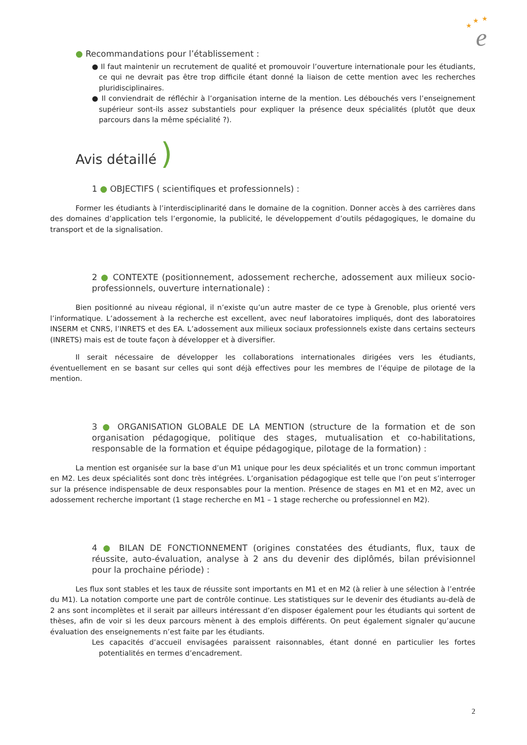e
★
★
★
● Recommandations pour l’établissement :
● Il faut maintenir un recrutement de qualité et promouvoir l’ouverture internationale pour les étudiants, ce qui ne devrait pas être trop difficile étant donné la liaison de cette mention avec les recherches pluridisciplinaires.
● Il conviendrait de réfléchir à l’organisation interne de la mention. Les débouchés vers l’enseignement supérieur sont-ils assez substantiels pour expliquer la présence deux spécialités (plutôt que deux parcours dans la même spécialité ?).
Avis détaillé )
1 ● OBJECTIFS ( scientifiques et professionnels) :
Former les étudiants à l’interdisciplinarité dans le domaine de la cognition. Donner accès à des carrières dans des domaines d’application tels l’ergonomie, la publicité, le développement d’outils pédagogiques, le domaine du transport et de la signalisation.
2 ● CONTEXTE (positionnement, adossement recherche, adossement aux milieux socio-professionnels, ouverture internationale) :
Bien positionné au niveau régional, il n’existe qu’un autre master de ce type à Grenoble, plus orienté vers l’informatique. L’adossement à la recherche est excellent, avec neuf laboratoires impliqués, dont des laboratoires INSERM et CNRS, l’INRETS et des EA. L’adossement aux milieux sociaux professionnels existe dans certains secteurs (INRETS) mais est de toute façon à développer et à diversifier.
Il serait nécessaire de développer les collaborations internationales dirigées vers les étudiants, éventuellement en se basant sur celles qui sont déjà effectives pour les membres de l’équipe de pilotage de la mention.
3 ● ORGANISATION GLOBALE DE LA MENTION (structure de la formation et de son organisation pédagogique, politique des stages, mutualisation et co-habilitations, responsable de la formation et équipe pédagogique, pilotage de la formation) :
La mention est organisée sur la base d’un M1 unique pour les deux spécialités et un tronc commun important en M2. Les deux spécialités sont donc très intégrées. L’organisation pédagogique est telle que l’on peut s’interroger sur la présence indispensable de deux responsables pour la mention. Présence de stages en M1 et en M2, avec un adossement recherche important (1 stage recherche en M1 – 1 stage recherche ou professionnel en M2).
4 ● BILAN DE FONCTIONNEMENT (origines constatées des étudiants, flux, taux de réussite, auto-évaluation, analyse à 2 ans du devenir des diplômés, bilan prévisionnel pour la prochaine période) :
Les flux sont stables et les taux de réussite sont importants en M1 et en M2 (à relier à une sélection à l’entrée du M1). La notation comporte une part de contrôle continue. Les statistiques sur le devenir des étudiants au-delà de 2 ans sont incomplètes et il serait par ailleurs intéressant d’en disposer également pour les étudiants qui sortent de thèses, afin de voir si les deux parcours mènent à des emplois différents. On peut également signaler qu’aucune évaluation des enseignements n’est faite par les étudiants.
Les capacités d’accueil envisagées paraissent raisonnables, étant donné en particulier les fortes potentialités en termes d’encadrement.
2